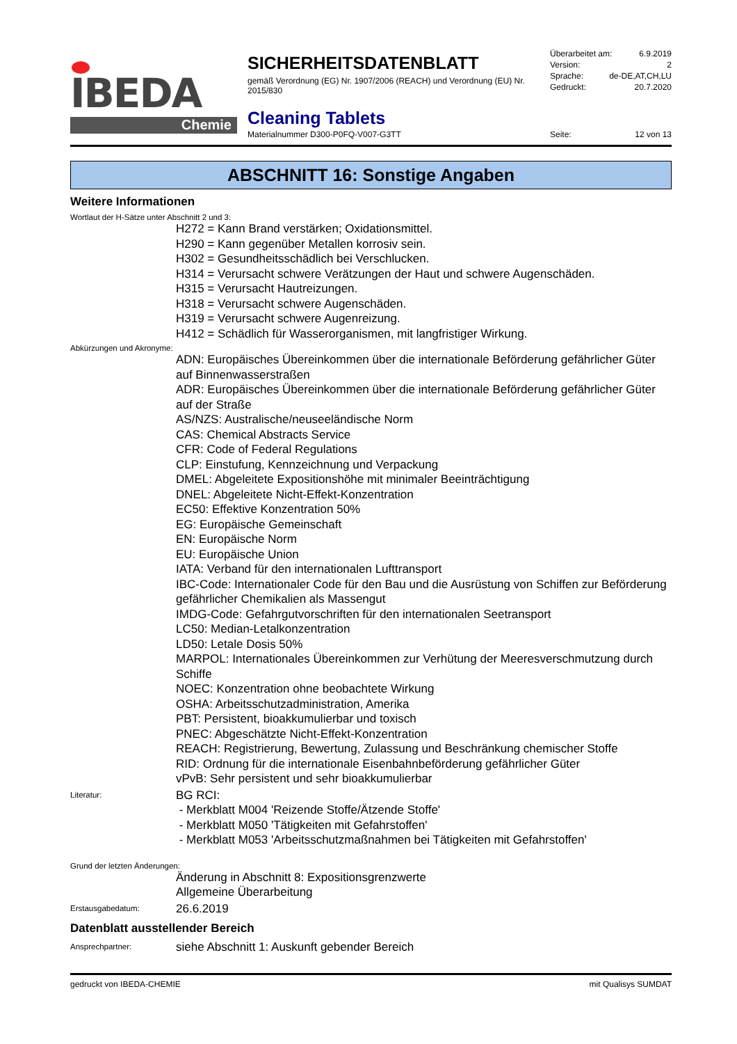IBEDA
Chemie
SICHERHEITSDATENBLATT
gemäß Verordnung (EG) Nr. 1907/2006 (REACH) und Verordnung (EU) Nr. 2015/830
Cleaning Tablets
Materialnummer D300-P0FQ-V007-G3TT
Überarbeitet am: 6.9.2019
Version: 2
Sprache: de-DE,AT,CH,LU
Gedruckt: 20.7.2020
Seite: 12 von 13
ABSCHNITT 16: Sonstige Angaben
Weitere Informationen
Wortlaut der H-Sätze unter Abschnitt 2 und 3:
H272 = Kann Brand verstärken; Oxidationsmittel.
H290 = Kann gegenüber Metallen korrosiv sein.
H302 = Gesundheitsschädlich bei Verschlucken.
H314 = Verursacht schwere Verätzungen der Haut und schwere Augenschäden.
H315 = Verursacht Hautreizungen.
H318 = Verursacht schwere Augenschäden.
H319 = Verursacht schwere Augenreizung.
H412 = Schädlich für Wasserorganismen, mit langfristiger Wirkung.
Abkürzungen und Akronyme:
ADN: Europäisches Übereinkommen über die internationale Beförderung gefährlicher Güter auf Binnenwasserstraßen
ADR: Europäisches Übereinkommen über die internationale Beförderung gefährlicher Güter auf der Straße
AS/NZS: Australische/neuseeländische Norm
CAS: Chemical Abstracts Service
CFR: Code of Federal Regulations
CLP: Einstufung, Kennzeichnung und Verpackung
DMEL: Abgeleitete Expositionshöhe mit minimaler Beeinträchtigung
DNEL: Abgeleitete Nicht-Effekt-Konzentration
EC50: Effektive Konzentration 50%
EG: Europäische Gemeinschaft
EN: Europäische Norm
EU: Europäische Union
IATA: Verband für den internationalen Lufttransport
IBC-Code: Internationaler Code für den Bau und die Ausrüstung von Schiffen zur Beförderung gefährlicher Chemikalien als Massengut
IMDG-Code: Gefahrgutvorschriften für den internationalen Seetransport
LC50: Median-Letalkonzentration
LD50: Letale Dosis 50%
MARPOL: Internationales Übereinkommen zur Verhütung der Meeresverschmutzung durch Schiffe
NOEC: Konzentration ohne beobachtete Wirkung
OSHA: Arbeitsschutzadministration, Amerika
PBT: Persistent, bioakkumulierbar und toxisch
PNEC: Abgeschätzte Nicht-Effekt-Konzentration
REACH: Registrierung, Bewertung, Zulassung und Beschränkung chemischer Stoffe
RID: Ordnung für die internationale Eisenbahnbeförderung gefährlicher Güter
vPvB: Sehr persistent und sehr bioakkumulierbar
Literatur:
BG RCI:
- Merkblatt M004 'Reizende Stoffe/Ätzende Stoffe'
- Merkblatt M050 'Tätigkeiten mit Gefahrstoffen'
- Merkblatt M053 'Arbeitsschutzmaßnahmen bei Tätigkeiten mit Gefahrstoffen'
Grund der letzten Änderungen:
Änderung in Abschnitt 8: Expositionsgrenzwerte
Allgemeine Überarbeitung
Erstausgabedatum:
26.6.2019
Datenblatt ausstellender Bereich
Ansprechpartner:
siehe Abschnitt 1: Auskunft gebender Bereich
gedruckt von IBEDA-CHEMIE mit Qualisys SUMDAT